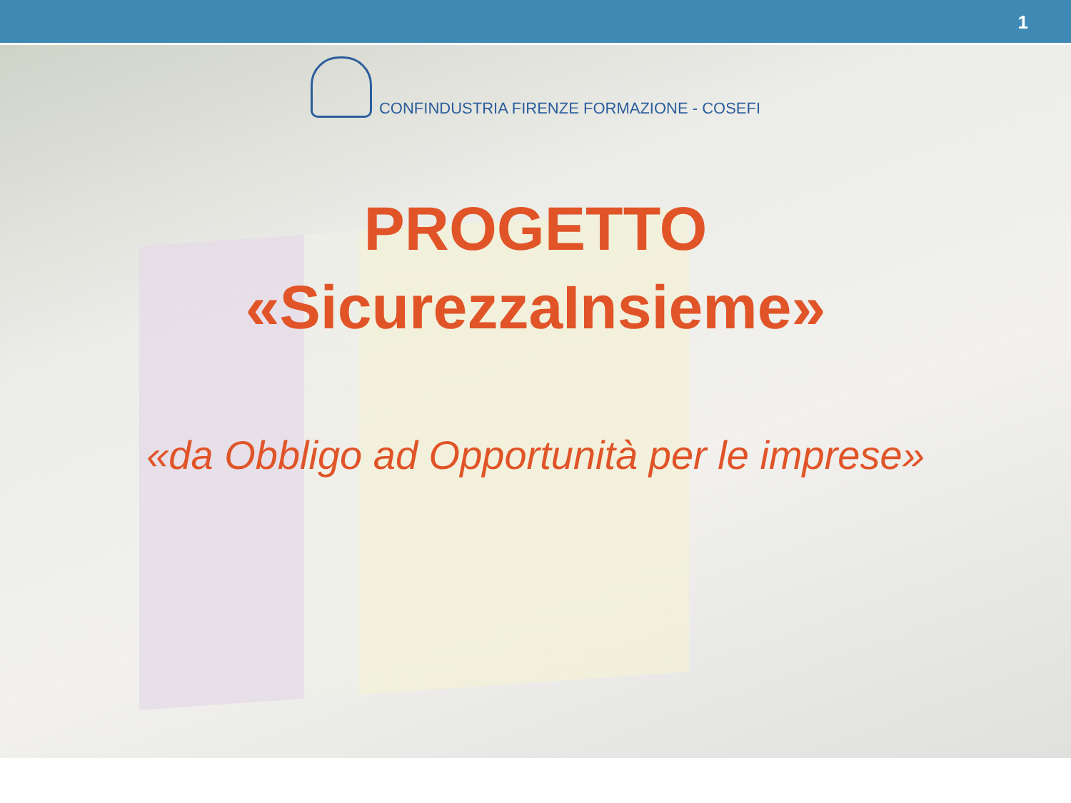1
CONFINDUSTRIA FIRENZE FORMAZIONE - COSEFI
PROGETTO
«SicurezzaInsieme»
«da Obbligo ad Opportunità per le imprese»